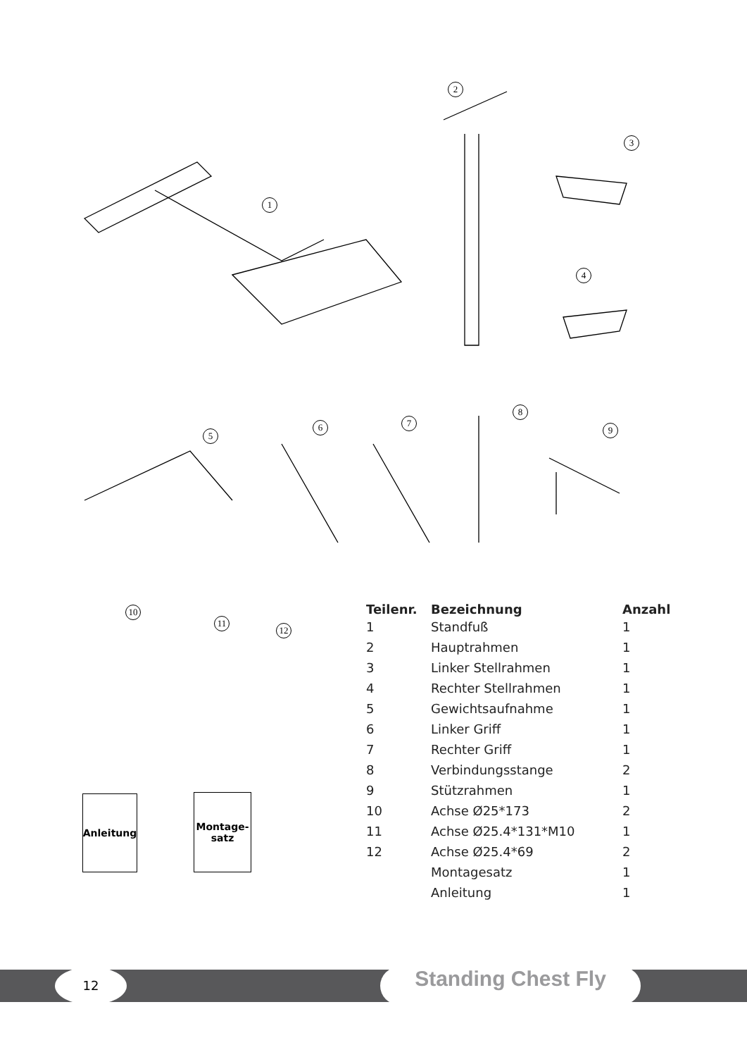1
2
3
4
5
6 7
8
9
10
11
12
| Teilenr. | Bezeichnung | Anzahl |
| --- | --- | --- |
| 1 | Standfuß | 1 |
| 2 | Hauptrahmen | 1 |
| 3 | Linker Stellrahmen | 1 |
| 4 | Rechter Stellrahmen | 1 |
| 5 | Gewichtsaufnahme | 1 |
| 6 | Linker Griff | 1 |
| 7 | Rechter Griff | 1 |
| 8 | Verbindungsstange | 2 |
| 9 | Stützrahmen | 1 |
| 10 | Achse Ø25*173 | 2 |
| 11 | Achse Ø25.4*131*M10 | 1 |
| 12 | Achse Ø25.4*69 | 2 |
| | Montagesatz | 1 |
| | Anleitung | 1 |
Anleitung
Montage-
satz
12 Standing Chest Fly